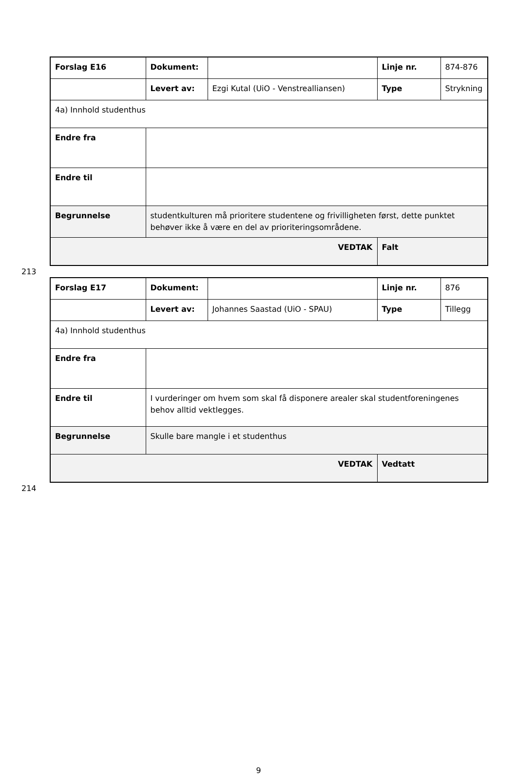| Forslag E16 | Dokument: | | Linje nr. | 874-876 |
| | Levert av: | Ezgi Kutal (UiO - Venstrealliansen) | Type | Strykning |
| 4a) Innhold studenthus | | | | |
| Endre fra | | | | |
| Endre til | | | | |
| Begrunnelse | studentkulturen må prioritere studentene og frivilligheten først, dette punktet behøver ikke å være en del av prioriteringsområdene. | | | |
| VEDTAK | | | Falt | |
213
| Forslag E17 | Dokument: | | Linje nr. | 876 |
| | Levert av: | Johannes Saastad (UiO - SPAU) | Type | Tillegg |
| 4a) Innhold studenthus | | | | |
| Endre fra | | | | |
| Endre til | I vurderinger om hvem som skal få disponere arealer skal studentforeningenes behov alltid vektlegges. | | | |
| Begrunnelse | Skulle bare mangle i et studenthus | | | |
| VEDTAK | | | Vedtatt | |
214
9